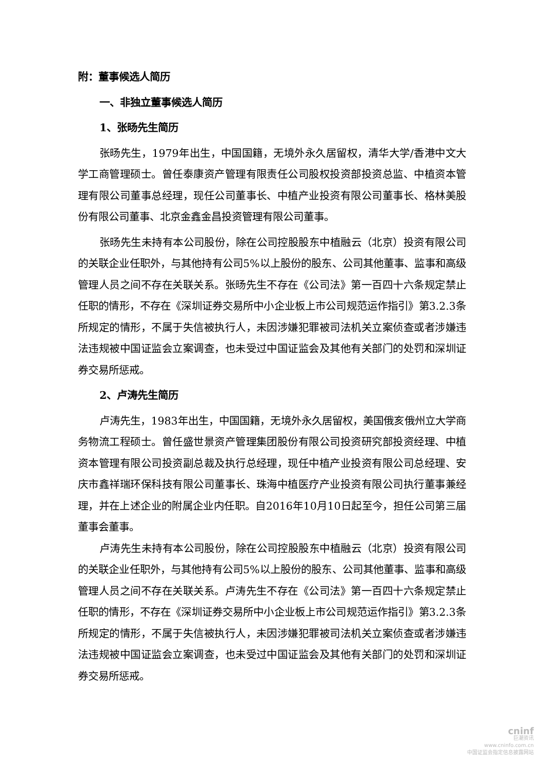附：董事候选人简历
一、非独立董事候选人简历
1、张旸先生简历
张旸先生，1979年出生，中国国籍，无境外永久居留权，清华大学/香港中文大学工商管理硕士。曾任泰康资产管理有限责任公司股权投资部投资总监、中植资本管理有限公司董事总经理，现任公司董事长、中植产业投资有限公司董事长、格林美股份有限公司董事、北京金鑫金昌投资管理有限公司董事。
张旸先生未持有本公司股份，除在公司控股股东中植融云（北京）投资有限公司的关联企业任职外，与其他持有公司5%以上股份的股东、公司其他董事、监事和高级管理人员之间不存在关联关系。张旸先生不存在《公司法》第一百四十六条规定禁止任职的情形，不存在《深圳证券交易所中小企业板上市公司规范运作指引》第3.2.3条所规定的情形，不属于失信被执行人，未因涉嫌犯罪被司法机关立案侦查或者涉嫌违法违规被中国证监会立案调查，也未受过中国证监会及其他有关部门的处罚和深圳证券交易所惩戒。
2、卢涛先生简历
卢涛先生，1983年出生，中国国籍，无境外永久居留权，美国俄亥俄州立大学商务物流工程硕士。曾任盛世景资产管理集团股份有限公司投资研究部投资经理、中植资本管理有限公司投资副总裁及执行总经理，现任中植产业投资有限公司总经理、安庆市鑫祥瑞环保科技有限公司董事长、珠海中植医疗产业投资有限公司执行董事兼经理，并在上述企业的附属企业内任职。自2016年10月10日起至今，担任公司第三届董事会董事。
卢涛先生未持有本公司股份，除在公司控股股东中植融云（北京）投资有限公司的关联企业任职外，与其他持有公司5%以上股份的股东、公司其他董事、监事和高级管理人员之间不存在关联关系。卢涛先生不存在《公司法》第一百四十六条规定禁止任职的情形，不存在《深圳证券交易所中小企业板上市公司规范运作指引》第3.2.3条所规定的情形，不属于失信被执行人，未因涉嫌犯罪被司法机关立案侦查或者涉嫌违法违规被中国证监会立案调查，也未受过中国证监会及其他有关部门的处罚和深圳证券交易所惩戒。
cninf
巨潮资讯
www.cninfo.com.cn
中国证监会指定信息披露网站